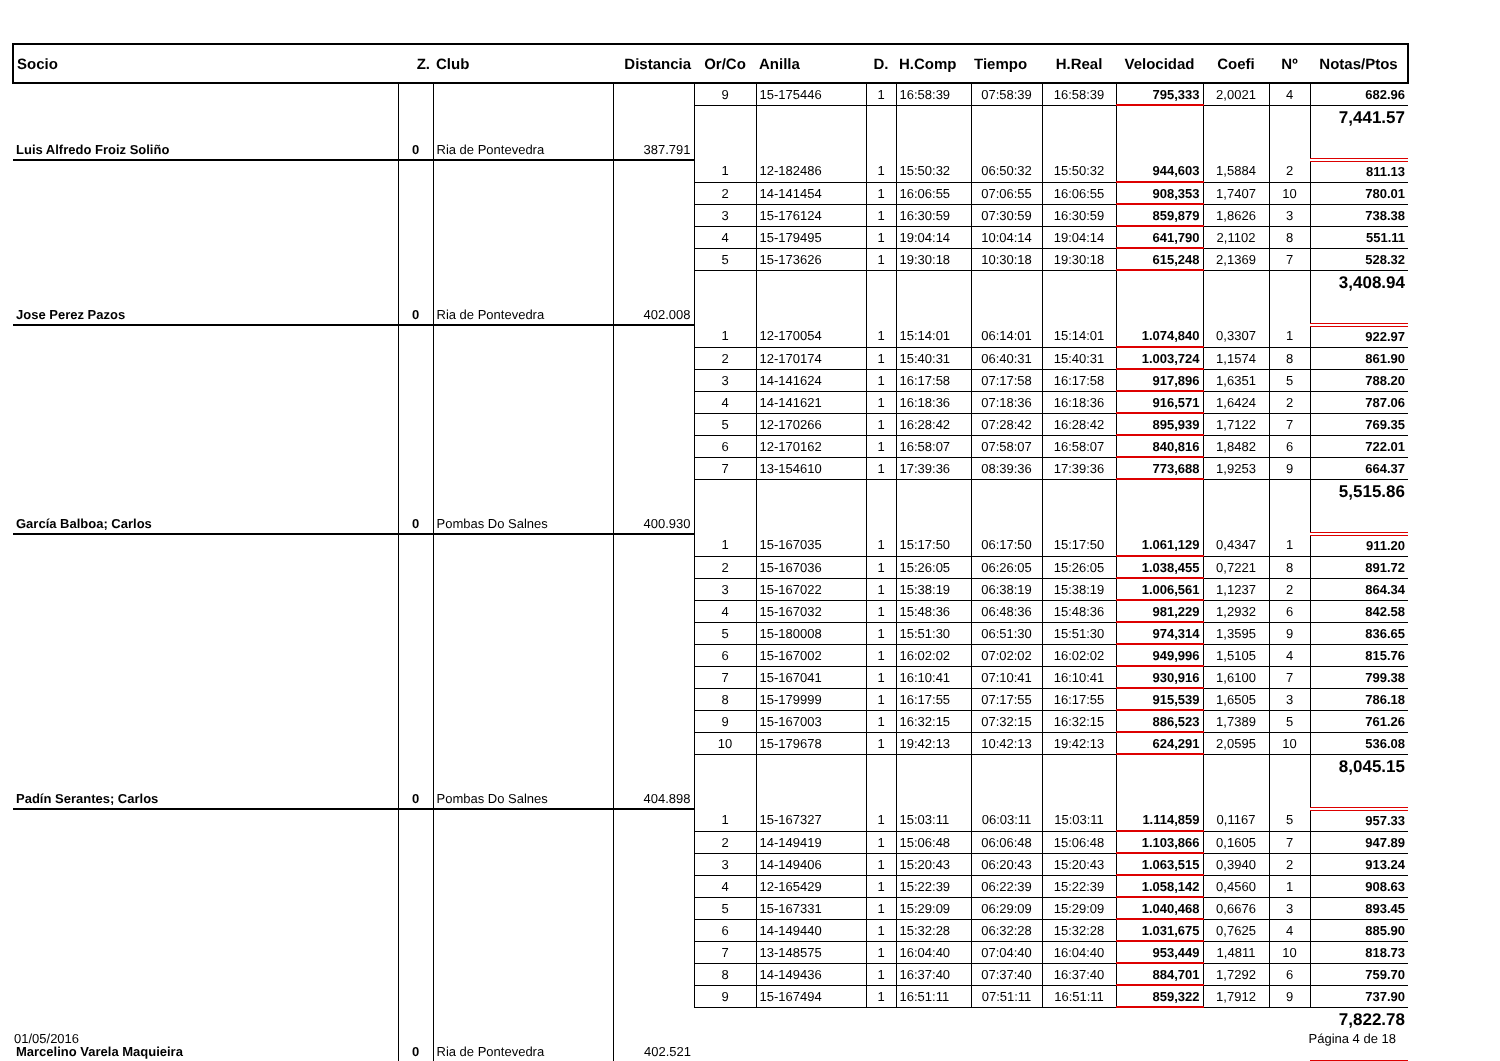| Socio | Z. | Club | Distancia | Or/Co | Anilla | D. | H.Comp | Tiempo | H.Real | Velocidad | Coefi | Nº | Notas/Ptos |
| --- | --- | --- | --- | --- | --- | --- | --- | --- | --- | --- | --- | --- | --- |
| | | | | 9 | 15-175446 | 1 | 16:58:39 | 07:58:39 | 16:58:39 | 795,333 | 2,0021 | 4 | 682.96 |
| Luis Alfredo Froiz Soliño | 0 | Ria de Pontevedra | 387.791 | | | | | | | | | | 7,441.57 |
| | | | | 1 | 12-182486 | 1 | 15:50:32 | 06:50:32 | 15:50:32 | 944,603 | 1,5884 | 2 | 811.13 |
| | | | | 2 | 14-141454 | 1 | 16:06:55 | 07:06:55 | 16:06:55 | 908,353 | 1,7407 | 10 | 780.01 |
| | | | | 3 | 15-176124 | 1 | 16:30:59 | 07:30:59 | 16:30:59 | 859,879 | 1,8626 | 3 | 738.38 |
| | | | | 4 | 15-179495 | 1 | 19:04:14 | 10:04:14 | 19:04:14 | 641,790 | 2,1102 | 8 | 551.11 |
| | | | | 5 | 15-173626 | 1 | 19:30:18 | 10:30:18 | 19:30:18 | 615,248 | 2,1369 | 7 | 528.32 |
| Jose Perez Pazos | 0 | Ria de Pontevedra | 402.008 | | | | | | | | | | 3,408.94 |
| | | | | 1 | 12-170054 | 1 | 15:14:01 | 06:14:01 | 15:14:01 | 1.074,840 | 0,3307 | 1 | 922.97 |
| | | | | 2 | 12-170174 | 1 | 15:40:31 | 06:40:31 | 15:40:31 | 1.003,724 | 1,1574 | 8 | 861.90 |
| | | | | 3 | 14-141624 | 1 | 16:17:58 | 07:17:58 | 16:17:58 | 917,896 | 1,6351 | 5 | 788.20 |
| | | | | 4 | 14-141621 | 1 | 16:18:36 | 07:18:36 | 16:18:36 | 916,571 | 1,6424 | 2 | 787.06 |
| | | | | 5 | 12-170266 | 1 | 16:28:42 | 07:28:42 | 16:28:42 | 895,939 | 1,7122 | 7 | 769.35 |
| | | | | 6 | 12-170162 | 1 | 16:58:07 | 07:58:07 | 16:58:07 | 840,816 | 1,8482 | 6 | 722.01 |
| | | | | 7 | 13-154610 | 1 | 17:39:36 | 08:39:36 | 17:39:36 | 773,688 | 1,9253 | 9 | 664.37 |
| García Balboa; Carlos | 0 | Pombas Do Salnes | 400.930 | | | | | | | | | | 5,515.86 |
| | | | | 1 | 15-167035 | 1 | 15:17:50 | 06:17:50 | 15:17:50 | 1.061,129 | 0,4347 | 1 | 911.20 |
| | | | | 2 | 15-167036 | 1 | 15:26:05 | 06:26:05 | 15:26:05 | 1.038,455 | 0,7221 | 8 | 891.72 |
| | | | | 3 | 15-167022 | 1 | 15:38:19 | 06:38:19 | 15:38:19 | 1.006,561 | 1,1237 | 2 | 864.34 |
| | | | | 4 | 15-167032 | 1 | 15:48:36 | 06:48:36 | 15:48:36 | 981,229 | 1,2932 | 6 | 842.58 |
| | | | | 5 | 15-180008 | 1 | 15:51:30 | 06:51:30 | 15:51:30 | 974,314 | 1,3595 | 9 | 836.65 |
| | | | | 6 | 15-167002 | 1 | 16:02:02 | 07:02:02 | 16:02:02 | 949,996 | 1,5105 | 4 | 815.76 |
| | | | | 7 | 15-167041 | 1 | 16:10:41 | 07:10:41 | 16:10:41 | 930,916 | 1,6100 | 7 | 799.38 |
| | | | | 8 | 15-179999 | 1 | 16:17:55 | 07:17:55 | 16:17:55 | 915,539 | 1,6505 | 3 | 786.18 |
| | | | | 9 | 15-167003 | 1 | 16:32:15 | 07:32:15 | 16:32:15 | 886,523 | 1,7389 | 5 | 761.26 |
| | | | | 10 | 15-179678 | 1 | 19:42:13 | 10:42:13 | 19:42:13 | 624,291 | 2,0595 | 10 | 536.08 |
| Padín Serantes; Carlos | 0 | Pombas Do Salnes | 404.898 | | | | | | | | | | 8,045.15 |
| | | | | 1 | 15-167327 | 1 | 15:03:11 | 06:03:11 | 15:03:11 | 1.114,859 | 0,1167 | 5 | 957.33 |
| | | | | 2 | 14-149419 | 1 | 15:06:48 | 06:06:48 | 15:06:48 | 1.103,866 | 0,1605 | 7 | 947.89 |
| | | | | 3 | 14-149406 | 1 | 15:20:43 | 06:20:43 | 15:20:43 | 1.063,515 | 0,3940 | 2 | 913.24 |
| | | | | 4 | 12-165429 | 1 | 15:22:39 | 06:22:39 | 15:22:39 | 1.058,142 | 0,4560 | 1 | 908.63 |
| | | | | 5 | 15-167331 | 1 | 15:29:09 | 06:29:09 | 15:29:09 | 1.040,468 | 0,6676 | 3 | 893.45 |
| | | | | 6 | 14-149440 | 1 | 15:32:28 | 06:32:28 | 15:32:28 | 1.031,675 | 0,7625 | 4 | 885.90 |
| | | | | 7 | 13-148575 | 1 | 16:04:40 | 07:04:40 | 16:04:40 | 953,449 | 1,4811 | 10 | 818.73 |
| | | | | 8 | 14-149436 | 1 | 16:37:40 | 07:37:40 | 16:37:40 | 884,701 | 1,7292 | 6 | 759.70 |
| | | | | 9 | 15-167494 | 1 | 16:51:11 | 07:51:11 | 16:51:11 | 859,322 | 1,7912 | 9 | 737.90 |
| Marcelino Varela Maquieira | 0 | Ria de Pontevedra | 402.521 | | | | | | | | | | 7,822.78 |
01/05/2016 Página 4 de 18